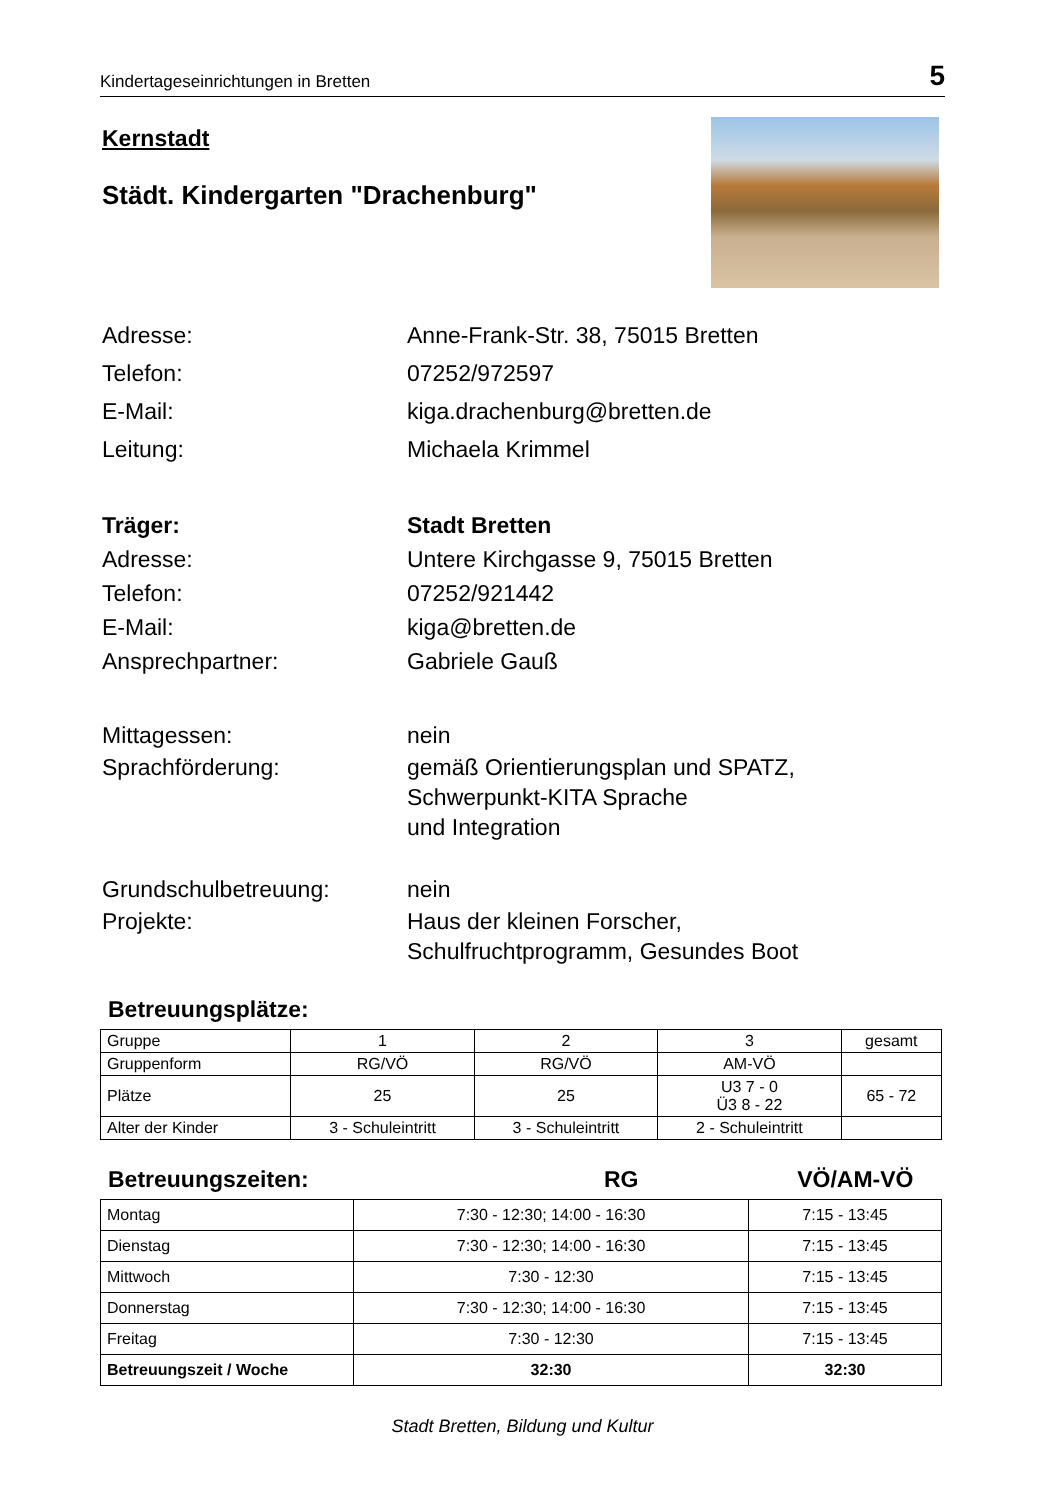Kindertageseinrichtungen in Bretten 5
Kernstadt
Städt. Kindergarten "Drachenburg"
Adresse: Anne-Frank-Str. 38, 75015 Bretten
Telefon: 07252/972597
E-Mail: kiga.drachenburg@bretten.de
Leitung: Michaela Krimmel
Träger: Stadt Bretten
Adresse: Untere Kirchgasse 9, 75015 Bretten
Telefon: 07252/921442
E-Mail: kiga@bretten.de
Ansprechpartner: Gabriele Gauß
Mittagessen: nein
Sprachförderung: gemäß Orientierungsplan und SPATZ,
Schwerpunkt-KITA Sprache
und Integration
Grundschulbetreuung: nein
Projekte: Haus der kleinen Forscher,
Schulfruchtprogramm, Gesundes Boot
Betreuungsplätze:
| Gruppe | 1 | 2 | 3 | gesamt |
| Gruppenform | RG/VÖ | RG/VÖ | AM-VÖ | |
| Plätze | 25 | 25 | U3 7 - 0 Ü3 8 - 22 | 65 - 72 |
| Alter der Kinder | 3 - Schuleintritt | 3 - Schuleintritt | 2 - Schuleintritt | |
Betreuungszeiten: RG VÖ/AM-VÖ
| Montag | 7:30 - 12:30; 14:00 - 16:30 | 7:15 - 13:45 |
| Dienstag | 7:30 - 12:30; 14:00 - 16:30 | 7:15 - 13:45 |
| Mittwoch | 7:30 - 12:30 | 7:15 - 13:45 |
| Donnerstag | 7:30 - 12:30; 14:00 - 16:30 | 7:15 - 13:45 |
| Freitag | 7:30 - 12:30 | 7:15 - 13:45 |
| Betreuungszeit / Woche | 32:30 | 32:30 |
Stadt Bretten, Bildung und Kultur